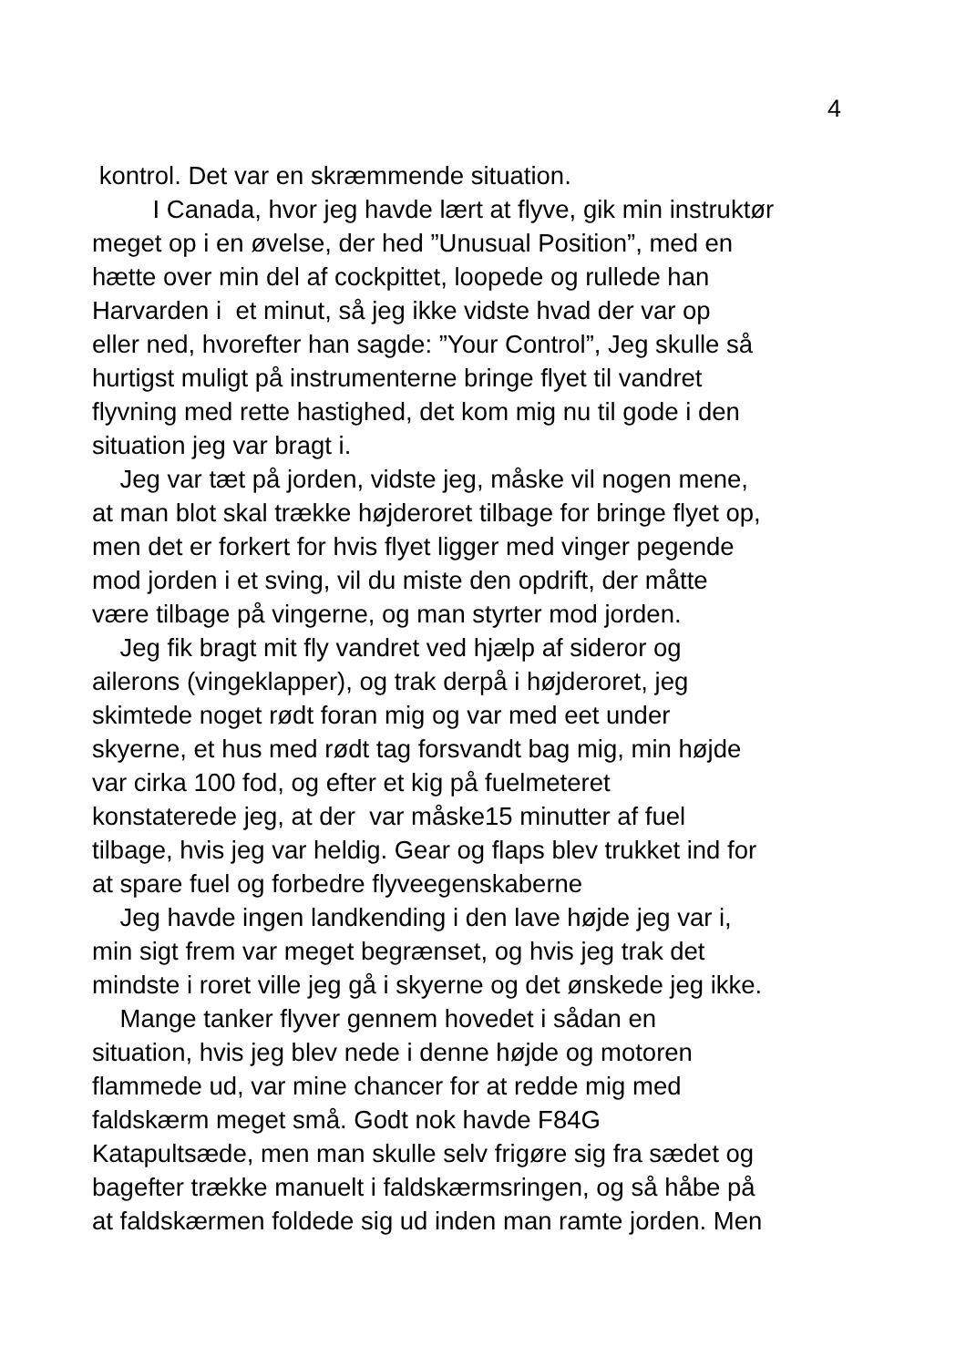4
kontrol. Det var en skræmmende situation.
I Canada, hvor jeg havde lært at flyve, gik min instruktør
meget op i en øvelse, der hed ”Unusual Position”, med en
hætte over min del af cockpittet, loopede og rullede han
Harvarden i et minut, så jeg ikke vidste hvad der var op
eller ned, hvorefter han sagde: ”Your Control”, Jeg skulle så
hurtigst muligt på instrumenterne bringe flyet til vandret
flyvning med rette hastighed, det kom mig nu til gode i den
situation jeg var bragt i.
Jeg var tæt på jorden, vidste jeg, måske vil nogen mene,
at man blot skal trække højderoret tilbage for bringe flyet op,
men det er forkert for hvis flyet ligger med vinger pegende
mod jorden i et sving, vil du miste den opdrift, der måtte
være tilbage på vingerne, og man styrter mod jorden.
Jeg fik bragt mit fly vandret ved hjælp af sideror og
ailerons (vingeklapper), og trak derpå i højderoret, jeg
skimtede noget rødt foran mig og var med eet under
skyerne, et hus med rødt tag forsvandt bag mig, min højde
var cirka 100 fod, og efter et kig på fuelmeteret
konstaterede jeg, at der var måske15 minutter af fuel
tilbage, hvis jeg var heldig. Gear og flaps blev trukket ind for
at spare fuel og forbedre flyveegenskaberne
Jeg havde ingen landkending i den lave højde jeg var i,
min sigt frem var meget begrænset, og hvis jeg trak det
mindste i roret ville jeg gå i skyerne og det ønskede jeg ikke.
Mange tanker flyver gennem hovedet i sådan en
situation, hvis jeg blev nede i denne højde og motoren
flammede ud, var mine chancer for at redde mig med
faldskærm meget små. Godt nok havde F84G
Katapultsæde, men man skulle selv frigøre sig fra sædet og
bagefter trække manuelt i faldskærmsringen, og så håbe på
at faldskærmen foldede sig ud inden man ramte jorden. Men